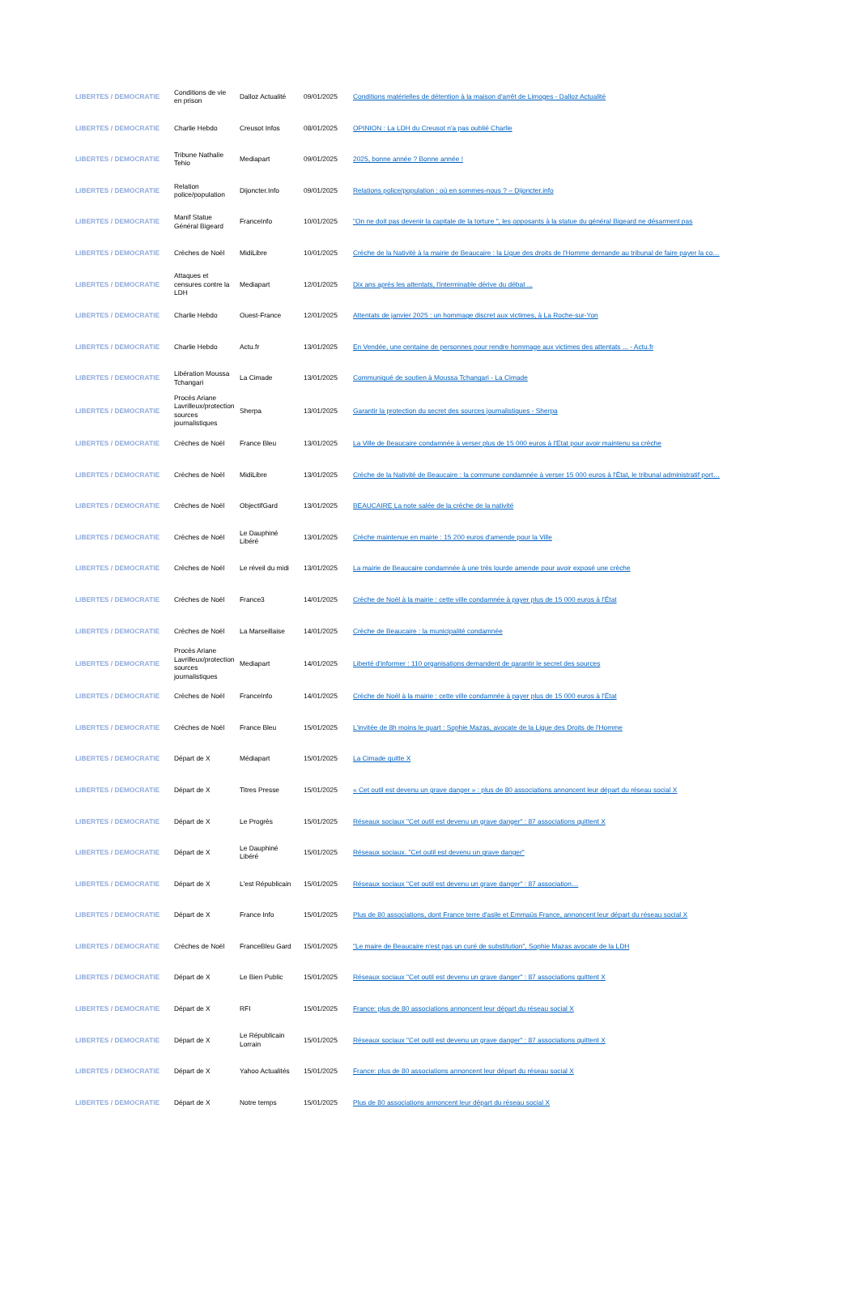| LIBERTES / DEMOCRATIE | Conditions de vie en prison | Dalloz Actualité | 09/01/2025 | Conditions matérielles de détention à la maison d'arrêt de Limoges - Dalloz Actualité |
| LIBERTES / DEMOCRATIE | Charlie Hebdo | Creusot Infos | 08/01/2025 | OPINION : La LDH du Creusot n'a pas oublié Charlie |
| LIBERTES / DEMOCRATIE | Tribune Nathalie Tehio | Mediapart | 09/01/2025 | 2025, bonne année ? Bonne année ! |
| LIBERTES / DEMOCRATIE | Relation police/population | Dijoncter.Info | 09/01/2025 | Relations police/population : où en sommes-nous ? – Dijoncter.info |
| LIBERTES / DEMOCRATIE | Manif Statue Général Bigeard | FranceInfo | 10/01/2025 | "On ne doit pas devenir la capitale de la torture ", les opposants à la statue du général Bigeard ne désarment pas |
| LIBERTES / DEMOCRATIE | Crèches de Noël | MidiLibre | 10/01/2025 | Crèche de la Nativité à la mairie de Beaucaire : la Ligue des droits de l'Homme demande au tribunal de faire payer la co… |
| LIBERTES / DEMOCRATIE | Attaques et censures contre la LDH | Mediapart | 12/01/2025 | Dix ans après les attentats, l'interminable dérive du débat ... |
| LIBERTES / DEMOCRATIE | Charlie Hebdo | Ouest-France | 12/01/2025 | Attentats de janvier 2025 : un hommage discret aux victimes, à La Roche-sur-Yon |
| LIBERTES / DEMOCRATIE | Charlie Hebdo | Actu.fr | 13/01/2025 | En Vendée, une centaine de personnes pour rendre hommage aux victimes des attentats ... - Actu.fr |
| LIBERTES / DEMOCRATIE | Libération Moussa Tchangari | La Cimade | 13/01/2025 | Communiqué de soutien à Moussa Tchangari - La Cimade |
| LIBERTES / DEMOCRATIE | Procès Ariane Lavrilleux/protection sources journalistiques | Sherpa | 13/01/2025 | Garantir la protection du secret des sources journalistiques - Sherpa |
| LIBERTES / DEMOCRATIE | Crèches de Noël | France Bleu | 13/01/2025 | La Ville de Beaucaire condamnée à verser plus de 15 000 euros à l'Etat pour avoir maintenu sa crèche |
| LIBERTES / DEMOCRATIE | Crèches de Noël | MidiLibre | 13/01/2025 | Crèche de la Nativité de Beaucaire : la commune condamnée à verser 15 000 euros à l'État, le tribunal administratif port… |
| LIBERTES / DEMOCRATIE | Crèches de Noël | ObjectifGard | 13/01/2025 | BEAUCAIRE La note salée de la crèche de la nativité |
| LIBERTES / DEMOCRATIE | Crèches de Noël | Le Dauphiné Libéré | 13/01/2025 | Crèche maintenue en mairie : 15 200 euros d'amende pour la Ville |
| LIBERTES / DEMOCRATIE | Crèches de Noël | Le réveil du midi | 13/01/2025 | La mairie de Beaucaire condamnée à une très lourde amende pour avoir exposé une crèche |
| LIBERTES / DEMOCRATIE | Crèches de Noël | France3 | 14/01/2025 | Crèche de Noël à la mairie : cette ville condamnée à payer plus de 15 000 euros à l'État |
| LIBERTES / DEMOCRATIE | Crèches de Noël | La Marseillaise | 14/01/2025 | Crèche de Beaucaire : la municipalité condamnée |
| LIBERTES / DEMOCRATIE | Procès Ariane Lavrilleux/protection sources journalistiques | Mediapart | 14/01/2025 | Liberté d'informer : 110 organisations demandent de garantir le secret des sources |
| LIBERTES / DEMOCRATIE | Crèches de Noël | FranceInfo | 14/01/2025 | Crèche de Noël à la mairie : cette ville condamnée à payer plus de 15 000 euros à l'État |
| LIBERTES / DEMOCRATIE | Crèches de Noël | France Bleu | 15/01/2025 | L'invitée de 8h moins le quart : Sophie Mazas, avocate de la Ligue des Droits de l'Homme |
| LIBERTES / DEMOCRATIE | Départ de X | Médiapart | 15/01/2025 | La Cimade quitte X |
| LIBERTES / DEMOCRATIE | Départ de X | Titres Presse | 15/01/2025 | « Cet outil est devenu un grave danger » : plus de 80 associations annoncent leur départ du réseau social X |
| LIBERTES / DEMOCRATIE | Départ de X | Le Progrès | 15/01/2025 | Réseaux sociaux "Cet outil est devenu un grave danger" : 87 associations quittent X |
| LIBERTES / DEMOCRATIE | Départ de X | Le Dauphiné Libéré | 15/01/2025 | Réseaux sociaux. "Cet outil est devenu un grave danger" |
| LIBERTES / DEMOCRATIE | Départ de X | L'est Républicain | 15/01/2025 | Réseaux sociaux "Cet outil est devenu un grave danger" : 87 association… |
| LIBERTES / DEMOCRATIE | Départ de X | France Info | 15/01/2025 | Plus de 80 associations, dont France terre d'asile et Emmaüs France, annoncent leur départ du réseau social X |
| LIBERTES / DEMOCRATIE | Crèches de Noël | FranceBleu Gard | 15/01/2025 | "Le maire de Beaucaire n'est pas un curé de substitution", Sophie Mazas avocate de la LDH |
| LIBERTES / DEMOCRATIE | Départ de X | Le Bien Public | 15/01/2025 | Réseaux sociaux "Cet outil est devenu un grave danger" : 87 associations quittent X |
| LIBERTES / DEMOCRATIE | Départ de X | RFI | 15/01/2025 | France: plus de 80 associations annoncent leur départ du réseau social X |
| LIBERTES / DEMOCRATIE | Départ de X | Le Républicain Lorrain | 15/01/2025 | Réseaux sociaux "Cet outil est devenu un grave danger" : 87 associations quittent X |
| LIBERTES / DEMOCRATIE | Départ de X | Yahoo Actualités | 15/01/2025 | France: plus de 80 associations annoncent leur départ du réseau social X |
| LIBERTES / DEMOCRATIE | Départ de X | Notre temps | 15/01/2025 | Plus de 80 associations annoncent leur départ du réseau social X |